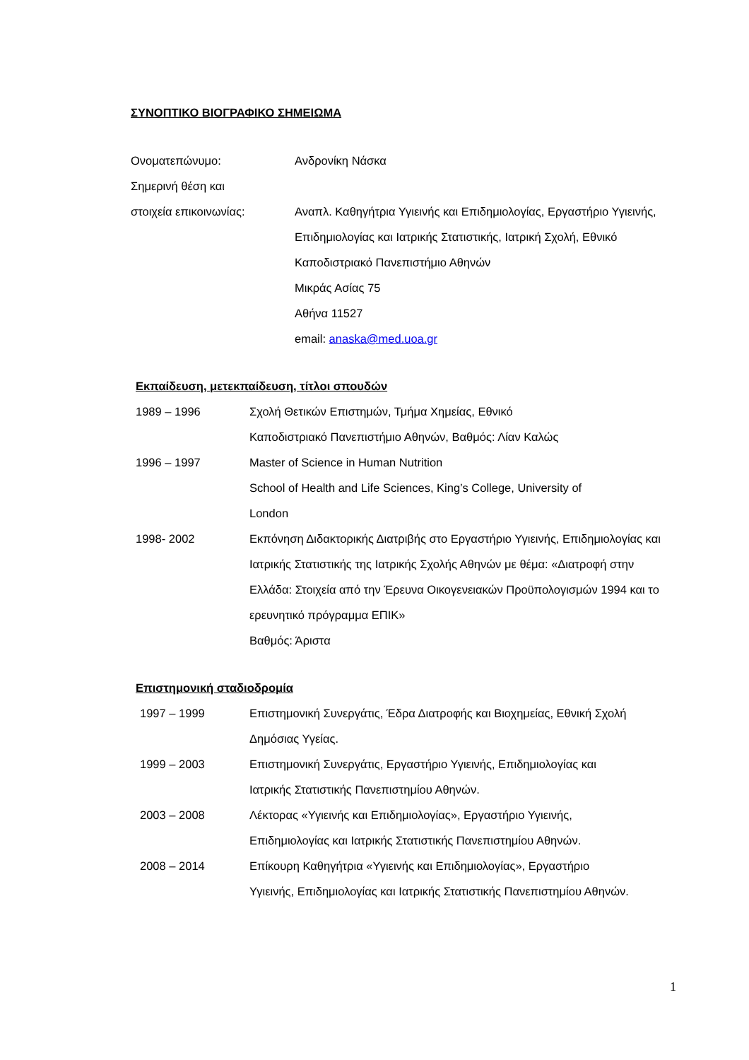ΣΥΝΟΠΤΙΚΟ ΒΙΟΓΡΑΦΙΚΟ ΣΗΜΕΙΩΜΑ
Ονοματεπώνυμο: Ανδρονίκη Νάσκα
Σημερινή θέση και
στοιχεία επικοινωνίας: Αναπλ. Καθηγήτρια Υγιεινής και Επιδημιολογίας, Εργαστήριο Υγιεινής, Επιδημιολογίας και Ιατρικής Στατιστικής, Ιατρική Σχολή, Εθνικό Καποδιστριακό Πανεπιστήμιο Αθηνών
Μικράς Ασίας 75
Αθήνα 11527
email: anaska@med.uoa.gr
Εκπαίδευση, μετεκπαίδευση, τίτλοι σπουδών
1989 – 1996 Σχολή Θετικών Επιστημών, Τμήμα Χημείας, Εθνικό
Καποδιστριακό Πανεπιστήμιο Αθηνών, Βαθμός: Λίαν Καλώς
1996 – 1997 Master of Science in Human Nutrition
School of Health and Life Sciences, King’s College, University of
London
1998- 2002 Εκπόνηση Διδακτορικής Διατριβής στο Εργαστήριο Υγιεινής, Επιδημιολογίας και Ιατρικής Στατιστικής της Ιατρικής Σχολής Αθηνών με θέμα: «Διατροφή στην Ελλάδα: Στοιχεία από την Έρευνα Οικογενειακών Προϋπολογισμών 1994 και το ερευνητικό πρόγραμμα ΕΠΙΚ»
Βαθμός: Άριστα
Επιστημονική σταδιοδρομία
1997 – 1999 Επιστημονική Συνεργάτις, Έδρα Διατροφής και Βιοχημείας, Εθνική Σχολή Δημόσιας Υγείας.
1999 – 2003 Επιστημονική Συνεργάτις, Εργαστήριο Υγιεινής, Επιδημιολογίας και
Ιατρικής Στατιστικής Πανεπιστημίου Αθηνών.
2003 – 2008 Λέκτορας «Υγιεινής και Επιδημιολογίας», Εργαστήριο Υγιεινής,
Επιδημιολογίας και Ιατρικής Στατιστικής Πανεπιστημίου Αθηνών.
2008 – 2014 Επίκουρη Καθηγήτρια «Υγιεινής και Επιδημιολογίας», Εργαστήριο
Υγιεινής, Επιδημιολογίας και Ιατρικής Στατιστικής Πανεπιστημίου Αθηνών.
1